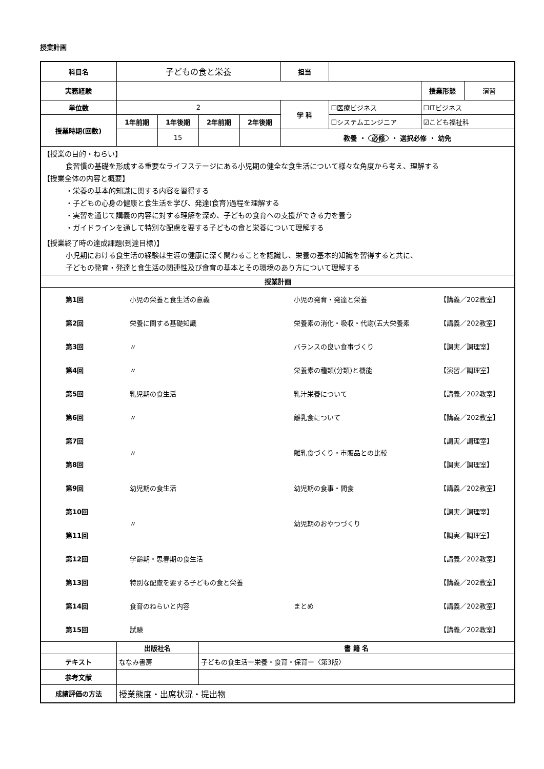授業計画
| 科目名 | 子どもの食と栄養 | | | | 担当 | | | |
| 実務経験 | | | | | | | 授業形態 | 演習 |
| 単位数 | 2 | | | | 学 科 | ☐医療ビジネス | ☐ITビジネス | |
| 授業時期(回数) | 1年前期 | 1年後期 | 2年前期 | 2年後期 | | ☐システムエンジニア | ☑こども福祉科 | |
| | | 15 | | | 教養 ・ 必修 ・ 選択必修 ・ 幼免 | | | |
| 【授業の目的・ねらい】 食習慣の基礎を形成する重要なライフステージにある小児期の健全な食生活について様々な角度から考え、理解する 【授業全体の内容と概要】 ・栄養の基本的知識に関する内容を習得する ・子どもの心身の健康と食生活を学び、発達(食育)過程を理解する ・実習を通じて講義の内容に対する理解を深め、子どもの食育への支援ができる力を養う ・ガイドラインを通して特別な配慮を要する子どもの食と栄養について理解する 【授業終了時の達成課題(到達目標)】 小児期における食生活の経験は生涯の健康に深く関わることを認識し、栄養の基本的知識を習得すると共に、 子どもの発育・発達と食生活の関連性及び食育の基本とその環境のあり方について理解する | | | | | | | | |
| 授業計画 | | | | | | | | |
| / / 第1回 / 小児の栄養と食生活の意義 / 小児の発育・発達と栄養 / 【講義／202教室】 / / / 第2回 / 栄養に関する基礎知識 / 栄養素の消化・吸収・代謝(五大栄養素 / 【講義／202教室】 / / / 第3回 / 〃 / バランスの良い食事づくり / 【調実／調理室】 / / / 第4回 / 〃 / 栄養素の種類(分類)と機能 / 【演習／調理室】 / / / 第5回 / 乳児期の食生活 / 乳汁栄養について / 【講義／202教室】 / / / 第6回 / 〃 / 離乳食について / 【講義／202教室】 / / / 第7回 / 〃 / 離乳食づくり・市販品との比較 / 【調実／調理室】 / / / 第8回 / / / 【調実／調理室】 / / / 第9回 / 幼児期の食生活 / 幼児期の食事・間食 / 【講義／202教室】 / / / 第10回 / 〃 / 幼児期のおやつづくり / 【調実／調理室】 / / / 第11回 / / / 【調実／調理室】 / / / 第12回 / 学齢期・思春期の食生活 / / 【講義／202教室】 / / / 第13回 / 特別な配慮を要する子どもの食と栄養 / / 【講義／202教室】 / / / 第14回 / 食育のねらいと内容 / まとめ / 【講義／202教室】 / / / 第15回 / 試験 / / 【講義／202教室】 / | | | | | | | | |
| | 出版社名 | | 書 籍 名 | | | | | |
| テキスト | ななみ書房 | | 子どもの食生活ー栄養・食育・保育ー〈第3版〉 | | | | | |
| 参考文献 | | | | | | | | |
| 成績評価の方法 | 授業態度・出席状況・提出物 | | | | | | | |